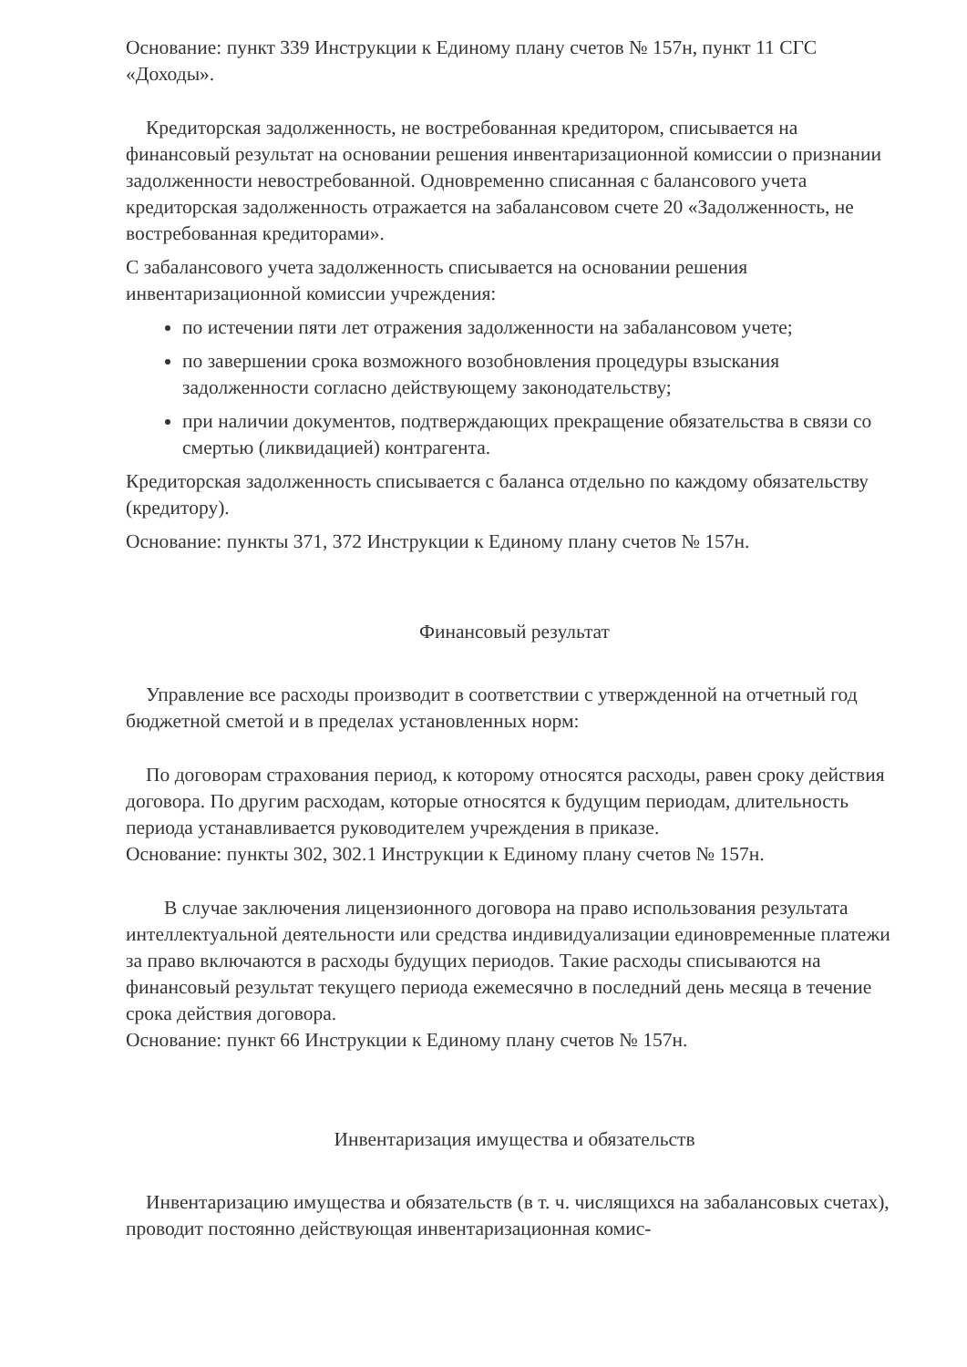Основание: пункт 339 Инструкции к Единому плану счетов № 157н, пункт 11 СГС «Доходы».
Кредиторская задолженность, не востребованная кредитором, списывается на финансовый результат на основании решения инвентаризационной комиссии о признании задолженности невостребованной. Одновременно списанная с балансового учета кредиторская задолженность отражается на забалансовом счете 20 «Задолженность, не востребованная кредиторами».
С забалансового учета задолженность списывается на основании решения инвентаризационной комиссии учреждения:
по истечении пяти лет отражения задолженности на забалансовом учете;
по завершении срока возможного возобновления процедуры взыскания задолженности согласно действующему законодательству;
при наличии документов, подтверждающих прекращение обязательства в связи со смертью (ликвидацией) контрагента.
Кредиторская задолженность списывается с баланса отдельно по каждому обязательству (кредитору).
Основание: пункты 371, 372 Инструкции к Единому плану счетов № 157н.
Финансовый результат
Управление все расходы производит в соответствии с утвержденной на отчетный год бюджетной сметой и в пределах установленных норм:
По договорам страхования период, к которому относятся расходы, равен сроку действия договора. По другим расходам, которые относятся к будущим периодам, длительность периода устанавливается руководителем учреждения в приказе.
Основание: пункты 302, 302.1 Инструкции к Единому плану счетов № 157н.
В случае заключения лицензионного договора на право использования результата интеллектуальной деятельности или средства индивидуализации единовременные платежи за право включаются в расходы будущих периодов. Такие расходы списываются на финансовый результат текущего периода ежемесячно в последний день месяца в течение срока действия договора.
Основание: пункт 66 Инструкции к Единому плану счетов № 157н.
Инвентаризация имущества и обязательств
Инвентаризацию имущества и обязательств (в т. ч. числящихся на забалансовых счетах), проводит постоянно действующая инвентаризационная комис-